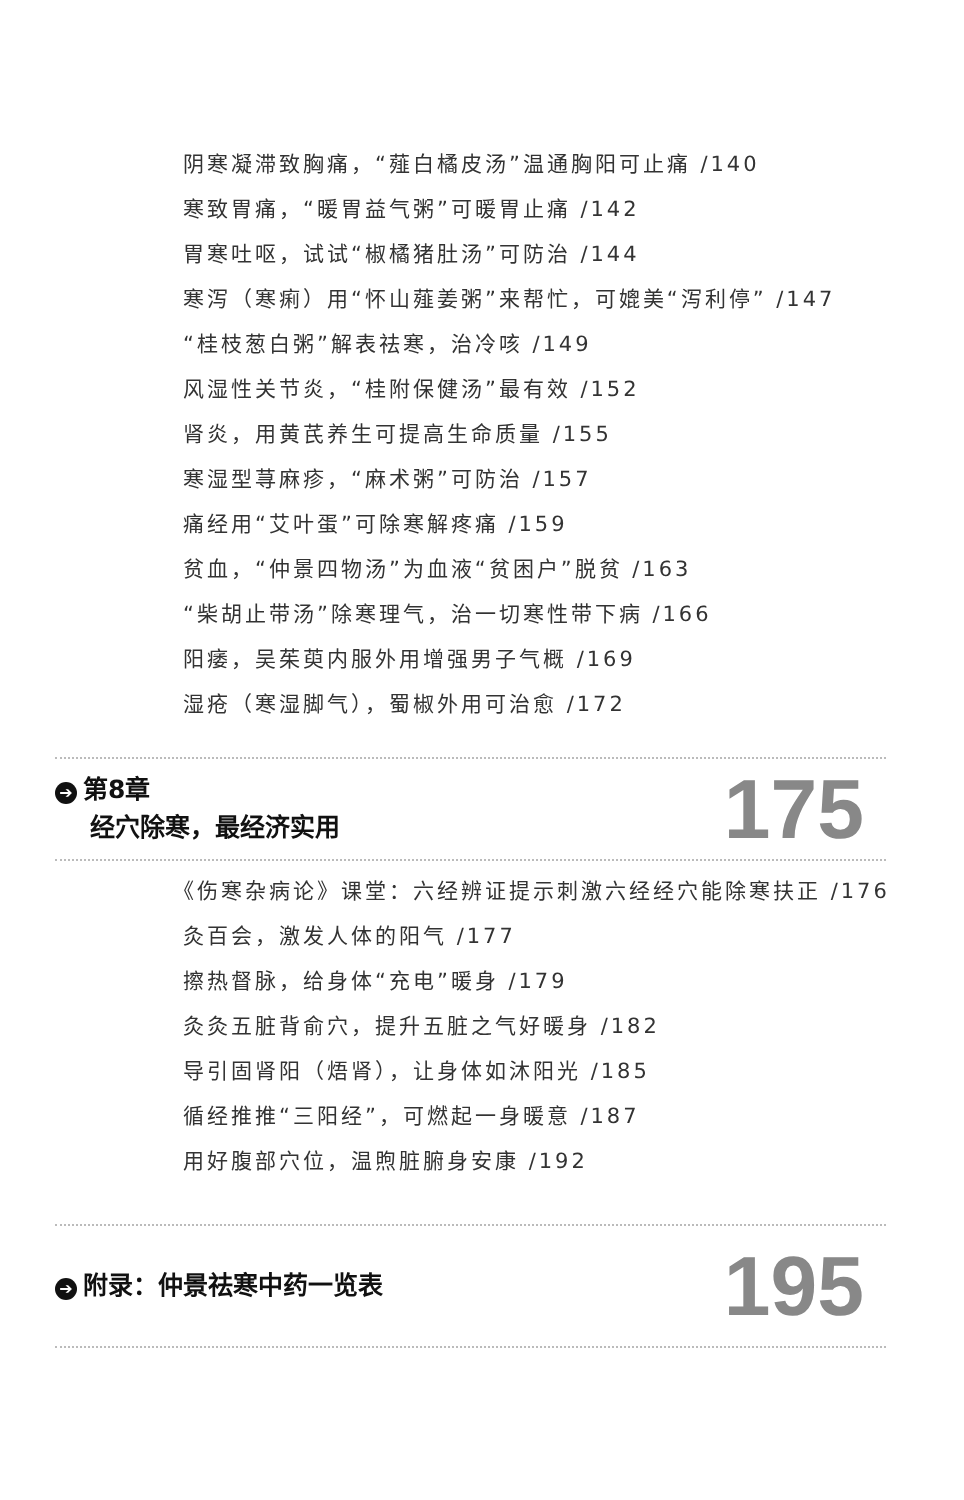阴寒凝滞致胸痛，“薤白橘皮汤”温通胸阳可止痛 /140
寒致胃痛，“暖胃益气粥”可暖胃止痛 /142
胃寒吐呕，试试“椒橘猪肚汤”可防治 /144
寒泻（寒痢）用“怀山薤姜粥”来帮忙，可媲美“泻利停” /147
“桂枝葱白粥”解表祛寒，治冷咳 /149
风湿性关节炎，“桂附保健汤”最有效 /152
肾炎，用黄芪养生可提高生命质量 /155
寒湿型荨麻疹，“麻术粥”可防治 /157
痛经用“艾叶蛋”可除寒解疼痛 /159
贫血，“仲景四物汤”为血液“贫困户”脱贫 /163
“柴胡止带汤”除寒理气，治一切寒性带下病 /166
阳痿，吴茱萸内服外用增强男子气概 /169
湿疮（寒湿脚气），蜀椒外用可治愈 /172
➔ 第8章
经穴除寒，最经济实用
175
《伤寒杂病论》课堂：六经辨证提示刺激六经经穴能除寒扶正 /176
灸百会，激发人体的阳气 /177
擦热督脉，给身体“充电”暖身 /179
灸灸五脏背俞穴，提升五脏之气好暖身 /182
导引固肾阳（焐肾），让身体如沐阳光 /185
循经推推“三阳经”，可燃起一身暖意 /187
用好腹部穴位，温煦脏腑身安康 /192
➔ 附录：仲景祛寒中药一览表
195